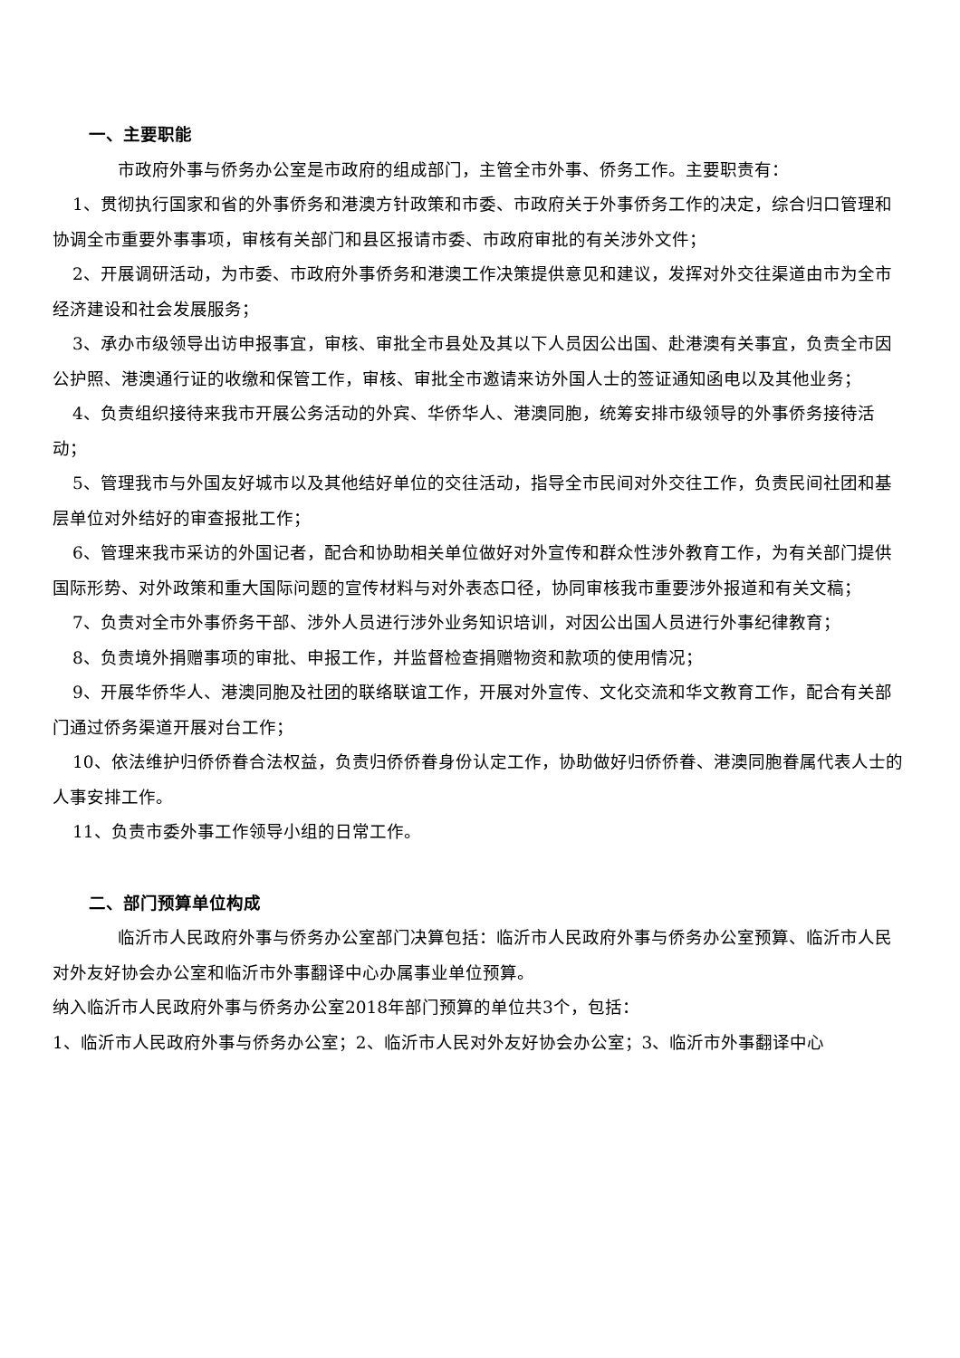一、主要职能
市政府外事与侨务办公室是市政府的组成部门，主管全市外事、侨务工作。主要职责有：
1、贯彻执行国家和省的外事侨务和港澳方针政策和市委、市政府关于外事侨务工作的决定，综合归口管理和协调全市重要外事事项，审核有关部门和县区报请市委、市政府审批的有关涉外文件；
2、开展调研活动，为市委、市政府外事侨务和港澳工作决策提供意见和建议，发挥对外交往渠道由市为全市经济建设和社会发展服务；
3、承办市级领导出访申报事宜，审核、审批全市县处及其以下人员因公出国、赴港澳有关事宜，负责全市因公护照、港澳通行证的收缴和保管工作，审核、审批全市邀请来访外国人士的签证通知函电以及其他业务；
4、负责组织接待来我市开展公务活动的外宾、华侨华人、港澳同胞，统筹安排市级领导的外事侨务接待活动；
5、管理我市与外国友好城市以及其他结好单位的交往活动，指导全市民间对外交往工作，负责民间社团和基层单位对外结好的审查报批工作；
6、管理来我市采访的外国记者，配合和协助相关单位做好对外宣传和群众性涉外教育工作，为有关部门提供国际形势、对外政策和重大国际问题的宣传材料与对外表态口径，协同审核我市重要涉外报道和有关文稿；
7、负责对全市外事侨务干部、涉外人员进行涉外业务知识培训，对因公出国人员进行外事纪律教育；
8、负责境外捐赠事项的审批、申报工作，并监督检查捐赠物资和款项的使用情况；
9、开展华侨华人、港澳同胞及社团的联络联谊工作，开展对外宣传、文化交流和华文教育工作，配合有关部门通过侨务渠道开展对台工作；
10、依法维护归侨侨眷合法权益，负责归侨侨眷身份认定工作，协助做好归侨侨眷、港澳同胞眷属代表人士的人事安排工作。
11、负责市委外事工作领导小组的日常工作。
二、部门预算单位构成
临沂市人民政府外事与侨务办公室部门决算包括：临沂市人民政府外事与侨务办公室预算、临沂市人民对外友好协会办公室和临沂市外事翻译中心办属事业单位预算。
纳入临沂市人民政府外事与侨务办公室2018年部门预算的单位共3个，包括：
1、临沂市人民政府外事与侨务办公室；2、临沂市人民对外友好协会办公室；3、临沂市外事翻译中心